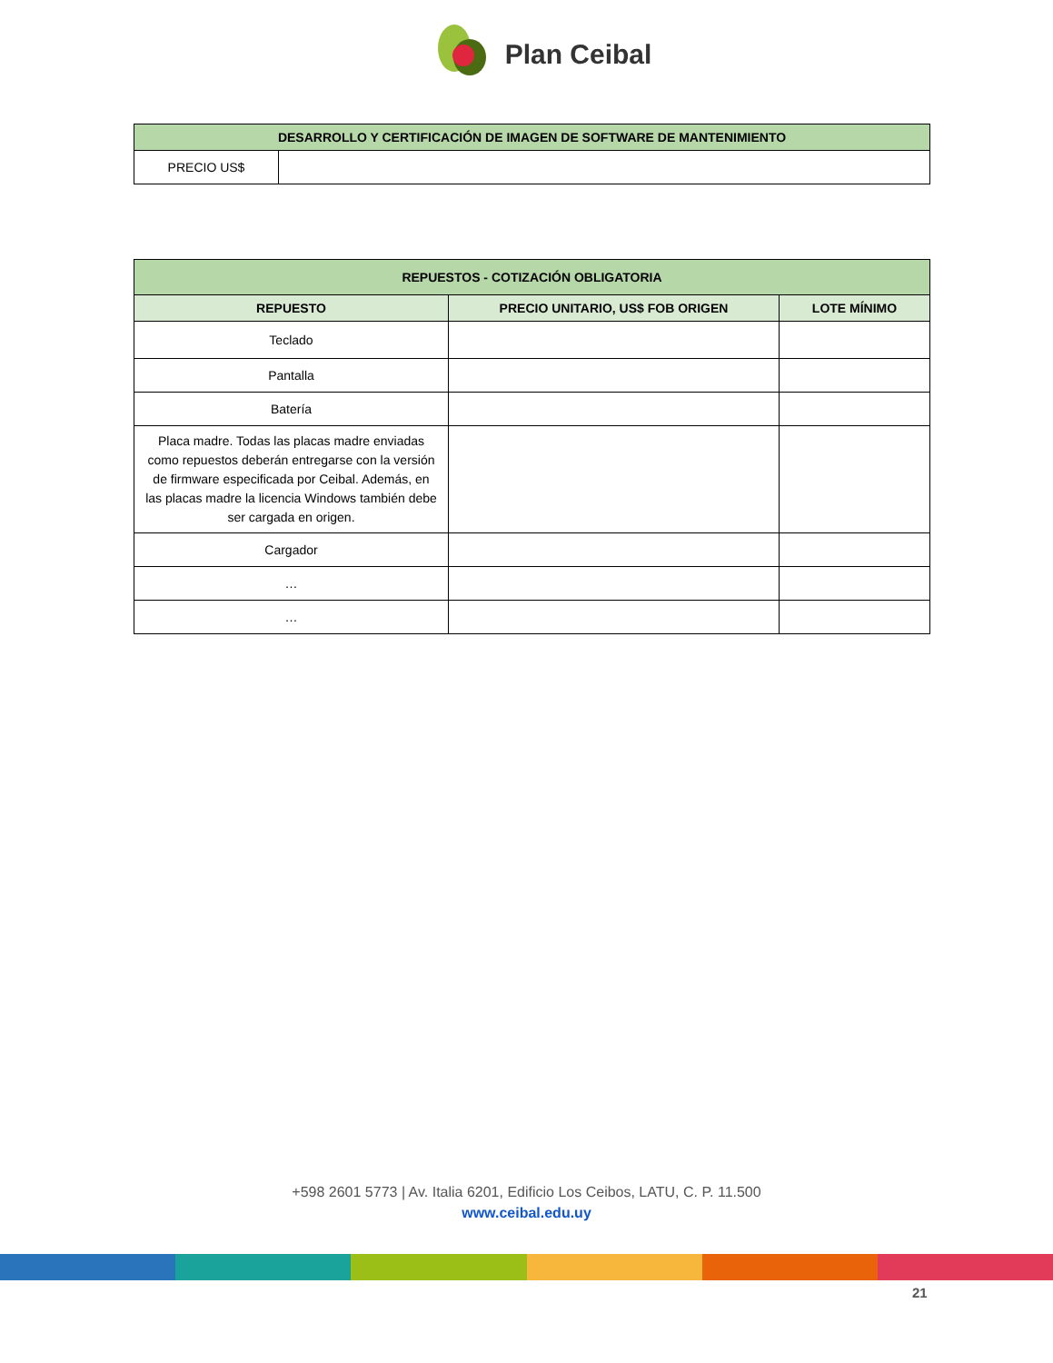Plan Ceibal
| DESARROLLO Y CERTIFICACIÓN DE IMAGEN DE SOFTWARE DE MANTENIMIENTO | |
| PRECIO US$ | |
| REPUESTOS - COTIZACIÓN OBLIGATORIA | | |
| REPUESTO | PRECIO UNITARIO, US$ FOB ORIGEN | LOTE MÍNIMO |
| Teclado | | |
| Pantalla | | |
| Batería | | |
| Placa madre. Todas las placas madre enviadas como repuestos deberán entregarse con la versión de firmware especificada por Ceibal. Además, en las placas madre la licencia Windows también debe ser cargada en origen. | | |
| Cargador | | |
| … | | |
| … | | |
+598 2601 5773 | Av. Italia 6201, Edificio Los Ceibos, LATU, C. P. 11.500
www.ceibal.edu.uy
21